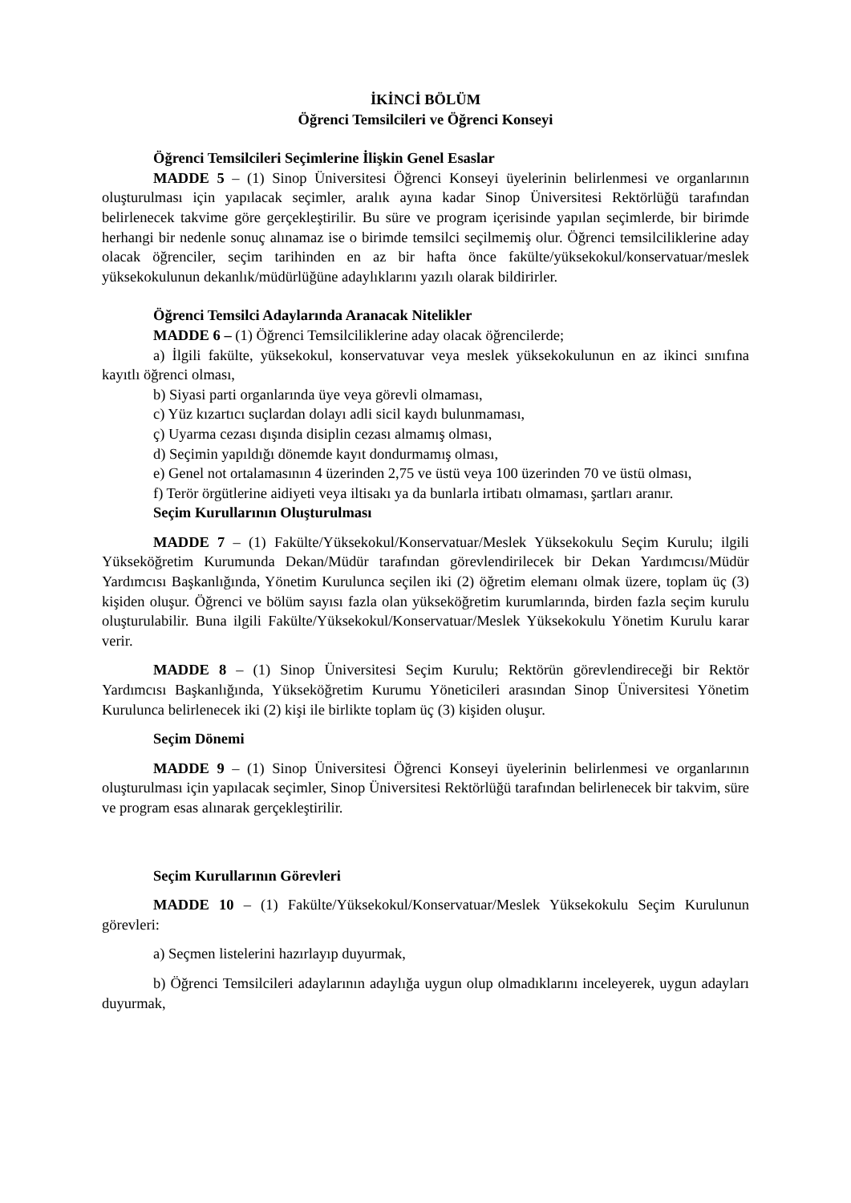İKİNCİ BÖLÜM
Öğrenci Temsilcileri ve Öğrenci Konseyi
Öğrenci Temsilcileri Seçimlerine İlişkin Genel Esaslar
MADDE 5 – (1) Sinop Üniversitesi Öğrenci Konseyi üyelerinin belirlenmesi ve organlarının oluşturulması için yapılacak seçimler, aralık ayına kadar Sinop Üniversitesi Rektörlüğü tarafından belirlenecek takvime göre gerçekleştirilir. Bu süre ve program içerisinde yapılan seçimlerde, bir birimde herhangi bir nedenle sonuç alınamaz ise o birimde temsilci seçilmemiş olur. Öğrenci temsilciliklerine aday olacak öğrenciler, seçim tarihinden en az bir hafta önce fakülte/yüksekokul/konservatuar/meslek yüksekokulunun dekanlık/müdürlüğüne adaylıklarını yazılı olarak bildirirler.
Öğrenci Temsilci Adaylarında Aranacak Nitelikler
MADDE 6 – (1) Öğrenci Temsilciliklerine aday olacak öğrencilerde;
a) İlgili fakülte, yüksekokul, konservatuvar veya meslek yüksekokulunun en az ikinci sınıfına kayıtlı öğrenci olması,
b) Siyasi parti organlarında üye veya görevli olmaması,
c) Yüz kızartıcı suçlardan dolayı adli sicil kaydı bulunmaması,
ç) Uyarma cezası dışında disiplin cezası almamış olması,
d) Seçimin yapıldığı dönemde kayıt dondurmamış olması,
e) Genel not ortalamasının 4 üzerinden 2,75 ve üstü veya 100 üzerinden 70 ve üstü olması,
f) Terör örgütlerine aidiyeti veya iltisakı ya da bunlarla irtibatı olmaması, şartları aranır.
Seçim Kurullarının Oluşturulması
MADDE 7 – (1) Fakülte/Yüksekokul/Konservatuar/Meslek Yüksekokulu Seçim Kurulu; ilgili Yükseköğretim Kurumunda Dekan/Müdür tarafından görevlendirilecek bir Dekan Yardımcısı/Müdür Yardımcısı Başkanlığında, Yönetim Kurulunca seçilen iki (2) öğretim elemanı olmak üzere, toplam üç (3) kişiden oluşur. Öğrenci ve bölüm sayısı fazla olan yükseköğretim kurumlarında, birden fazla seçim kurulu oluşturulabilir. Buna ilgili Fakülte/Yüksekokul/Konservatuar/Meslek Yüksekokulu Yönetim Kurulu karar verir.
MADDE 8 – (1) Sinop Üniversitesi Seçim Kurulu; Rektörün görevlendireceği bir Rektör Yardımcısı Başkanlığında, Yükseköğretim Kurumu Yöneticileri arasından Sinop Üniversitesi Yönetim Kurulunca belirlenecek iki (2) kişi ile birlikte toplam üç (3) kişiden oluşur.
Seçim Dönemi
MADDE 9 – (1) Sinop Üniversitesi Öğrenci Konseyi üyelerinin belirlenmesi ve organlarının oluşturulması için yapılacak seçimler, Sinop Üniversitesi Rektörlüğü tarafından belirlenecek bir takvim, süre ve program esas alınarak gerçekleştirilir.
Seçim Kurullarının Görevleri
MADDE 10 – (1) Fakülte/Yüksekokul/Konservatuar/Meslek Yüksekokulu Seçim Kurulunun görevleri:
a) Seçmen listelerini hazırlayıp duyurmak,
b) Öğrenci Temsilcileri adaylarının adaylığa uygun olup olmadıklarını inceleyerek, uygun adayları duyurmak,